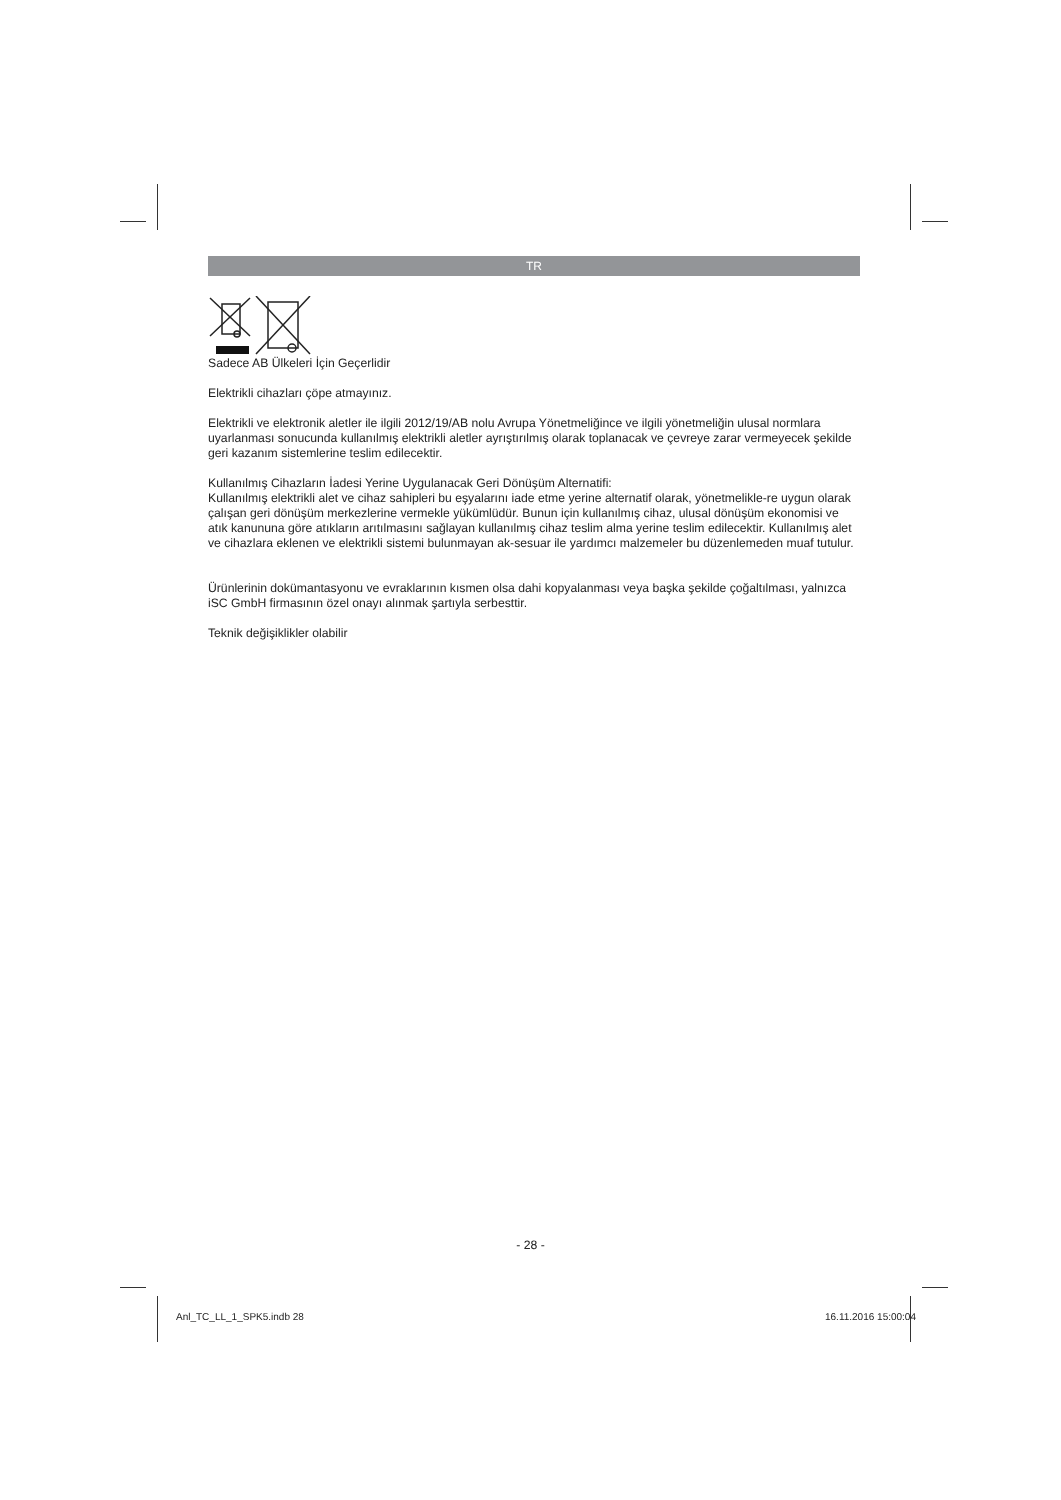TR
Sadece AB Ülkeleri İçin Geçerlidir
Elektrikli cihazları çöpe atmayınız.
Elektrikli ve elektronik aletler ile ilgili 2012/19/AB nolu Avrupa Yönetmeliğince ve ilgili yönetmeliğin ulusal normlara uyarlanması sonucunda kullanılmış elektrikli aletler ayrıştırılmış olarak toplanacak ve çevreye zarar vermeyecek şekilde geri kazanım sistemlerine teslim edilecektir.
Kullanılmış Cihazların İadesi Yerine Uygulanacak Geri Dönüşüm Alternatifi:
Kullanılmış elektrikli alet ve cihaz sahipleri bu eşyalarını iade etme yerine alternatif olarak, yönetmelikle-re uygun olarak çalışan geri dönüşüm merkezlerine vermekle yükümlüdür. Bunun için kullanılmış cihaz, ulusal dönüşüm ekonomisi ve atık kanununa göre atıkların arıtılmasını sağlayan kullanılmış cihaz teslim alma yerine teslim edilecektir. Kullanılmış alet ve cihazlara eklenen ve elektrikli sistemi bulunmayan ak-sesuar ile yardımcı malzemeler bu düzenlemeden muaf tutulur.
Ürünlerinin dokümantasyonu ve evraklarının kısmen olsa dahi kopyalanması veya başka şekilde çoğaltılması, yalnızca iSC GmbH firmasının özel onayı alınmak şartıyla serbesttir.
Teknik değişiklikler olabilir
- 28 -
Anl_TC_LL_1_SPK5.indb 28 16.11.2016 15:00:04